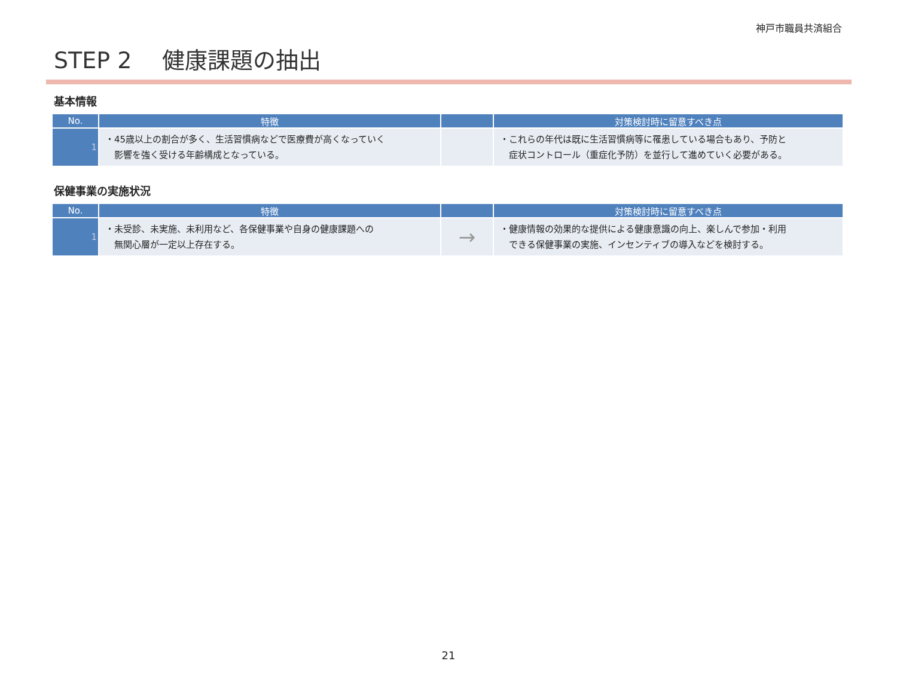神戸市職員共済組合
STEP 2　 健康課題の抽出
基本情報
| No. | 特徴 | | 対策検討時に留意すべき点 |
| --- | --- | --- | --- |
| 1 | ・45歳以上の割合が多く、生活習慣病などで医療費が高くなっていく 影響を強く受ける年齢構成となっている。 | | ・これらの年代は既に生活習慣病等に罹患している場合もあり、予防と 症状コントロール（重症化予防）を並行して進めていく必要がある。 |
保健事業の実施状況
| No. | 特徴 | | 対策検討時に留意すべき点 |
| --- | --- | --- | --- |
| 1 | ・未受診、未実施、未利用など、各保健事業や自身の健康課題への 無関心層が一定以上存在する。 | → | ・健康情報の効果的な提供による健康意識の向上、楽しんで参加・利用 できる保健事業の実施、インセンティブの導入などを検討する。 |
21